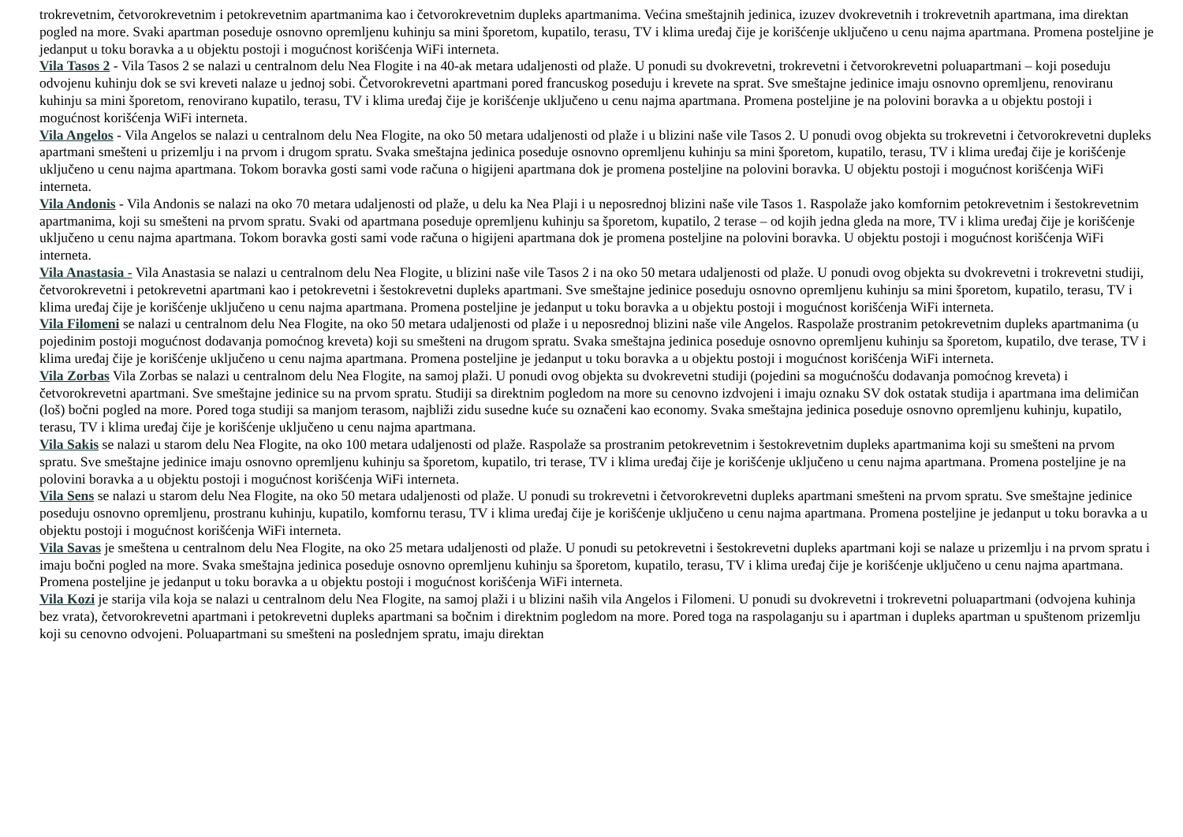trokrevetnim, četvorokrevetnim i petokrevetnim apartmanima kao i četvorokrevetnim dupleks apartmanima. Većina smeštajnih jedinica, izuzev dvokrevetnih i trokrevetnih apartmana, ima direktan pogled na more. Svaki apartman poseduje osnovno opremljenu kuhinju sa mini šporetom, kupatilo, terasu, TV i klima uređaj čije je korišćenje uključeno u cenu najma apartmana. Promena posteljine je jedanput u toku boravka a u objektu postoji i mogućnost korišćenja WiFi interneta.
Vila Tasos 2 - Vila Tasos 2 se nalazi u centralnom delu Nea Flogite i na 40-ak metara udaljenosti od plaže. U ponudi su dvokrevetni, trokrevetni i četvorokrevetni poluapartmani – koji poseduju odvojenu kuhinju dok se svi kreveti nalaze u jednoj sobi. Četvorokrevetni apartmani pored francuskog poseduju i krevete na sprat. Sve smeštajne jedinice imaju osnovno opremljenu, renoviranu kuhinju sa mini šporetom, renovirano kupatilo, terasu, TV i klima uređaj čije je korišćenje uključeno u cenu najma apartmana. Promena posteljine je na polovini boravka a u objektu postoji i mogućnost korišćenja WiFi interneta.
Vila Angelos - Vila Angelos se nalazi u centralnom delu Nea Flogite, na oko 50 metara udaljenosti od plaže i u blizini naše vile Tasos 2. U ponudi ovog objekta su trokrevetni i četvorokrevetni dupleks apartmani smešteni u prizemlju i na prvom i drugom spratu. Svaka smeštajna jedinica poseduje osnovno opremljenu kuhinju sa mini šporetom, kupatilo, terasu, TV i klima uređaj čije je korišćenje uključeno u cenu najma apartmana. Tokom boravka gosti sami vode računa o higijeni apartmana dok je promena posteljine na polovini boravka. U objektu postoji i mogućnost korišćenja WiFi interneta.
Vila Andonis - Vila Andonis se nalazi na oko 70 metara udaljenosti od plaže, u delu ka Nea Plaji i u neposrednoj blizini naše vile Tasos 1. Raspolaže jako komfornim petokrevetnim i šestokrevetnim apartmanima, koji su smešteni na prvom spratu. Svaki od apartmana poseduje opremljenu kuhinju sa šporetom, kupatilo, 2 terase – od kojih jedna gleda na more, TV i klima uređaj čije je korišćenje uključeno u cenu najma apartmana. Tokom boravka gosti sami vode računa o higijeni apartmana dok je promena posteljine na polovini boravka. U objektu postoji i mogućnost korišćenja WiFi interneta.
Vila Anastasia - Vila Anastasia se nalazi u centralnom delu Nea Flogite, u blizini naše vile Tasos 2 i na oko 50 metara udaljenosti od plaže. U ponudi ovog objekta su dvokrevetni i trokrevetni studiji, četvorokrevetni i petokrevetni apartmani kao i petokrevetni i šestokrevetni dupleks apartmani. Sve smeštajne jedinice poseduju osnovno opremljenu kuhinju sa mini šporetom, kupatilo, terasu, TV i klima uređaj čije je korišćenje uključeno u cenu najma apartmana. Promena posteljine je jedanput u toku boravka a u objektu postoji i mogućnost korišćenja WiFi interneta.
Vila Filomeni se nalazi u centralnom delu Nea Flogite, na oko 50 metara udaljenosti od plaže i u neposrednoj blizini naše vile Angelos. Raspolaže prostranim petokrevetnim dupleks apartmanima (u pojedinim postoji mogućnost dodavanja pomoćnog kreveta) koji su smešteni na drugom spratu. Svaka smeštajna jedinica poseduje osnovno opremljenu kuhinju sa šporetom, kupatilo, dve terase, TV i klima uređaj čije je korišćenje uključeno u cenu najma apartmana. Promena posteljine je jedanput u toku boravka a u objektu postoji i mogućnost korišćenja WiFi interneta.
Vila Zorbas Vila Zorbas se nalazi u centralnom delu Nea Flogite, na samoj plaži. U ponudi ovog objekta su dvokrevetni studiji (pojedini sa mogućnošću dodavanja pomoćnog kreveta) i četvorokrevetni apartmani. Sve smeštajne jedinice su na prvom spratu. Studiji sa direktnim pogledom na more su cenovno izdvojeni i imaju oznaku SV dok ostatak studija i apartmana ima delimičan (loš) bočni pogled na more. Pored toga studiji sa manjom terasom, najbliži zidu susedne kuće su označeni kao economy. Svaka smeštajna jedinica poseduje osnovno opremljenu kuhinju, kupatilo, terasu, TV i klima uređaj čije je korišćenje uključeno u cenu najma apartmana.
Vila Sakis se nalazi u starom delu Nea Flogite, na oko 100 metara udaljenosti od plaže. Raspolaže sa prostranim petokrevetnim i šestokrevetnim dupleks apartmanima koji su smešteni na prvom spratu. Sve smeštajne jedinice imaju osnovno opremljenu kuhinju sa šporetom, kupatilo, tri terase, TV i klima uređaj čije je korišćenje uključeno u cenu najma apartmana. Promena posteljine je na polovini boravka a u objektu postoji i mogućnost korišćenja WiFi interneta.
Vila Sens se nalazi u starom delu Nea Flogite, na oko 50 metara udaljenosti od plaže. U ponudi su trokrevetni i četvorokrevetni dupleks apartmani smešteni na prvom spratu. Sve smeštajne jedinice poseduju osnovno opremljenu, prostranu kuhinju, kupatilo, komfornu terasu, TV i klima uređaj čije je korišćenje uključeno u cenu najma apartmana. Promena posteljine je jedanput u toku boravka a u objektu postoji i mogućnost korišćenja WiFi interneta.
Vila Savas je smeštena u centralnom delu Nea Flogite, na oko 25 metara udaljenosti od plaže. U ponudi su petokrevetni i šestokrevetni dupleks apartmani koji se nalaze u prizemlju i na prvom spratu i imaju bočni pogled na more. Svaka smeštajna jedinica poseduje osnovno opremljenu kuhinju sa šporetom, kupatilo, terasu, TV i klima uređaj čije je korišćenje uključeno u cenu najma apartmana. Promena posteljine je jedanput u toku boravka a u objektu postoji i mogućnost korišćenja WiFi interneta.
Vila Kozi je starija vila koja se nalazi u centralnom delu Nea Flogite, na samoj plaži i u blizini naših vila Angelos i Filomeni. U ponudi su dvokrevetni i trokrevetni poluapartmani (odvojena kuhinja bez vrata), četvorokrevetni apartmani i petokrevetni dupleks apartmani sa bočnim i direktnim pogledom na more. Pored toga na raspolaganju su i apartman i dupleks apartman u spuštenom prizemlju koji su cenovno odvojeni. Poluapartmani su smešteni na poslednjem spratu, imaju direktan